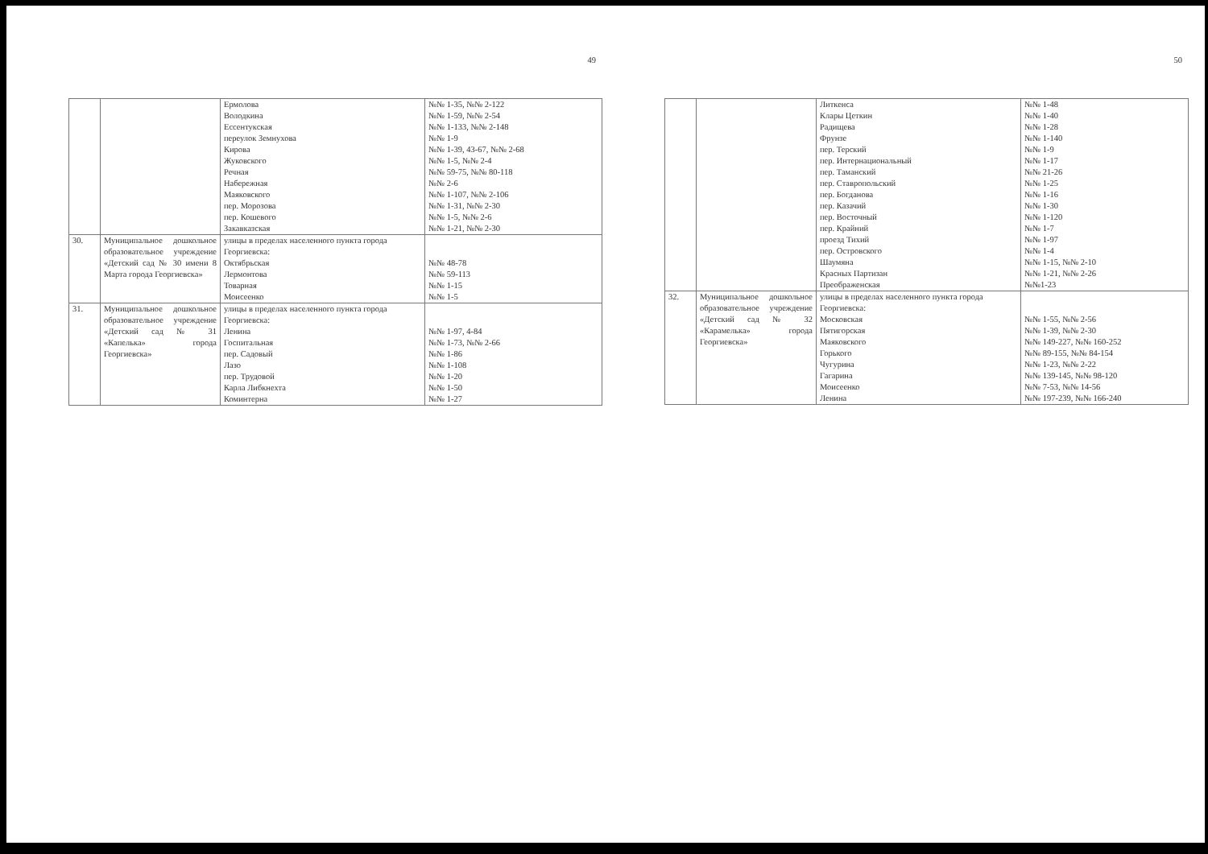49
| | | Ермолова Володкина Ессентукская переулок Земнухова Кирова Жуковского Речная Набережная Маяковского пер. Морозова пер. Кошевого Закавказская | №№ 1-35, №№ 2-122 №№ 1-59, №№ 2-54 №№ 1-133, №№ 2-148 №№ 1-9 №№ 1-39, 43-67, №№ 2-68 №№ 1-5, №№ 2-4 №№ 59-75, №№ 80-118 №№ 2-6 №№ 1-107, №№ 2-106 №№ 1-31, №№ 2-30 №№ 1-5, №№ 2-6 №№ 1-21, №№ 2-30 |
| 30. | Муниципальное дошкольное образовательное учреждение «Детский сад № 30 имени 8 Марта города Георгиевска» | улицы в пределах населенного пункта города Георгиевска: Октябрьская Лермонтова Товарная Моисеенко | №№ 48-78 №№ 59-113 №№ 1-15 №№ 1-5 |
| 31. | Муниципальное дошкольное образовательное учреждение «Детский сад № 31 «Капелька» города Георгиевска» | улицы в пределах населенного пункта города Георгиевска: Ленина Госпитальная пер. Садовый Лазо пер. Трудовой Карла Либкнехта Коминтерна | №№ 1-97, 4-84 №№ 1-73, №№ 2-66 №№ 1-86 №№ 1-108 №№ 1-20 №№ 1-50 №№ 1-27 |
50
| | | Литкенса Клары Цеткин Радищева Фрунзе пер. Терский пер. Интернациональный пер. Таманский пер. Ставропольский пер. Богданова пер. Казачий пер. Восточный пер. Крайний проезд Тихий пер. Островского Шаумяна Красных Партизан Преображенская | №№ 1-48 №№ 1-40 №№ 1-28 №№ 1-140 №№ 1-9 №№ 1-17 №№ 21-26 №№ 1-25 №№ 1-16 №№ 1-30 №№ 1-120 №№ 1-7 №№ 1-97 №№ 1-4 №№ 1-15, №№ 2-10 №№ 1-21, №№ 2-26 №№1-23 |
| 32. | Муниципальное дошкольное образовательное учреждение «Детский сад № 32 «Карамелька» города Георгиевска» | улицы в пределах населенного пункта города Георгиевска: Московская Пятигорская Маяковского Горького Чугурина Гагарина Моисеенко Ленина | №№ 1-55, №№ 2-56 №№ 1-39, №№ 2-30 №№ 149-227, №№ 160-252 №№ 89-155, №№ 84-154 №№ 1-23, №№ 2-22 №№ 139-145, №№ 98-120 №№ 7-53, №№ 14-56 №№ 197-239, №№ 166-240 |